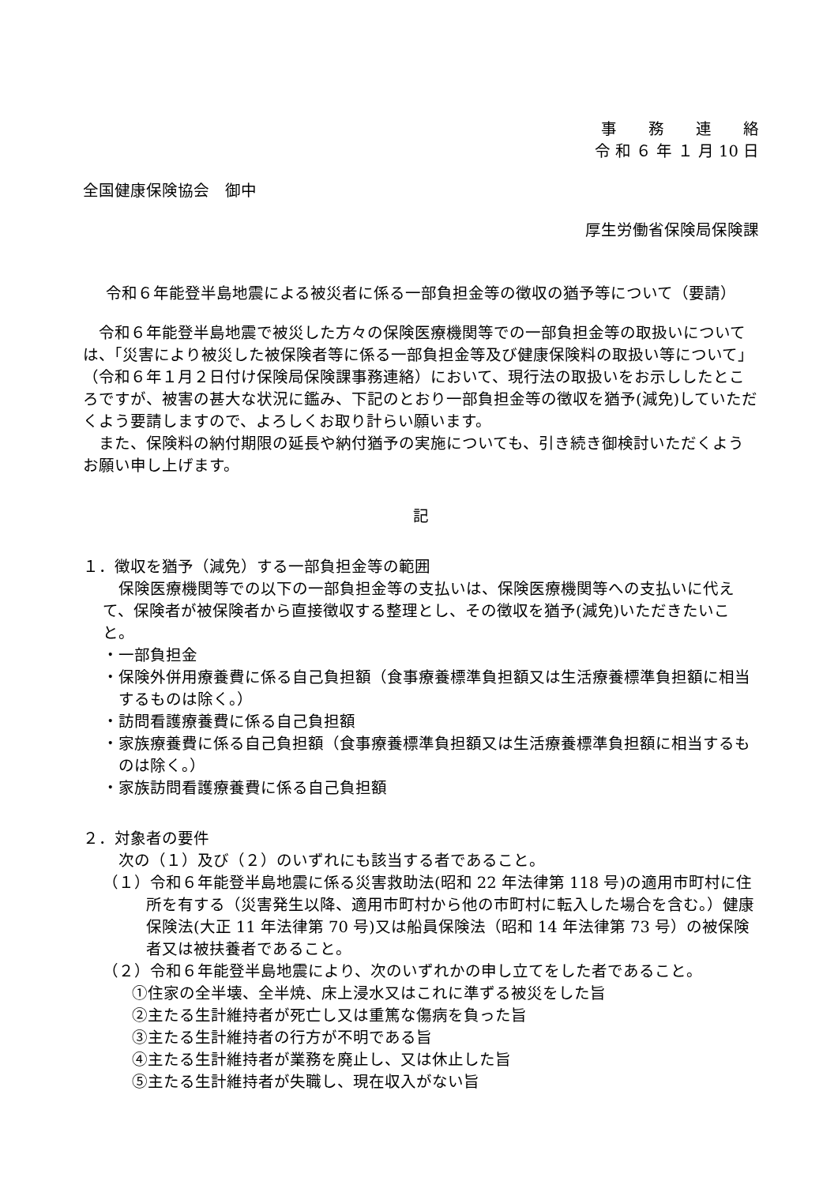事　　務　　連　　絡
令 和 ６ 年 １ 月 10 日
全国健康保険協会　御中
厚生労働省保険局保険課
令和６年能登半島地震による被災者に係る一部負担金等の徴収の猶予等について（要請）
令和６年能登半島地震で被災した方々の保険医療機関等での一部負担金等の取扱いについては、「災害により被災した被保険者等に係る一部負担金等及び健康保険料の取扱い等について」（令和６年１月２日付け保険局保険課事務連絡）において、現行法の取扱いをお示ししたところですが、被害の甚大な状況に鑑み、下記のとおり一部負担金等の徴収を猶予(減免)していただくよう要請しますので、よろしくお取り計らい願います。
また、保険料の納付期限の延長や納付猶予の実施についても、引き続き御検討いただくようお願い申し上げます。
記
１．徴収を猶予（減免）する一部負担金等の範囲
保険医療機関等での以下の一部負担金等の支払いは、保険医療機関等への支払いに代えて、保険者が被保険者から直接徴収する整理とし、その徴収を猶予(減免)いただきたいこと。
・一部負担金
・保険外併用療養費に係る自己負担額（食事療養標準負担額又は生活療養標準負担額に相当するものは除く。）
・訪問看護療養費に係る自己負担額
・家族療養費に係る自己負担額（食事療養標準負担額又は生活療養標準負担額に相当するものは除く。）
・家族訪問看護療養費に係る自己負担額
２．対象者の要件
次の（１）及び（２）のいずれにも該当する者であること。
（１）令和６年能登半島地震に係る災害救助法(昭和 22 年法律第 118 号)の適用市町村に住所を有する（災害発生以降、適用市町村から他の市町村に転入した場合を含む。）健康保険法(大正 11 年法律第 70 号)又は船員保険法（昭和 14 年法律第 73 号）の被保険者又は被扶養者であること。
（２）令和６年能登半島地震により、次のいずれかの申し立てをした者であること。
①住家の全半壊、全半焼、床上浸水又はこれに準ずる被災をした旨
②主たる生計維持者が死亡し又は重篤な傷病を負った旨
③主たる生計維持者の行方が不明である旨
④主たる生計維持者が業務を廃止し、又は休止した旨
⑤主たる生計維持者が失職し、現在収入がない旨